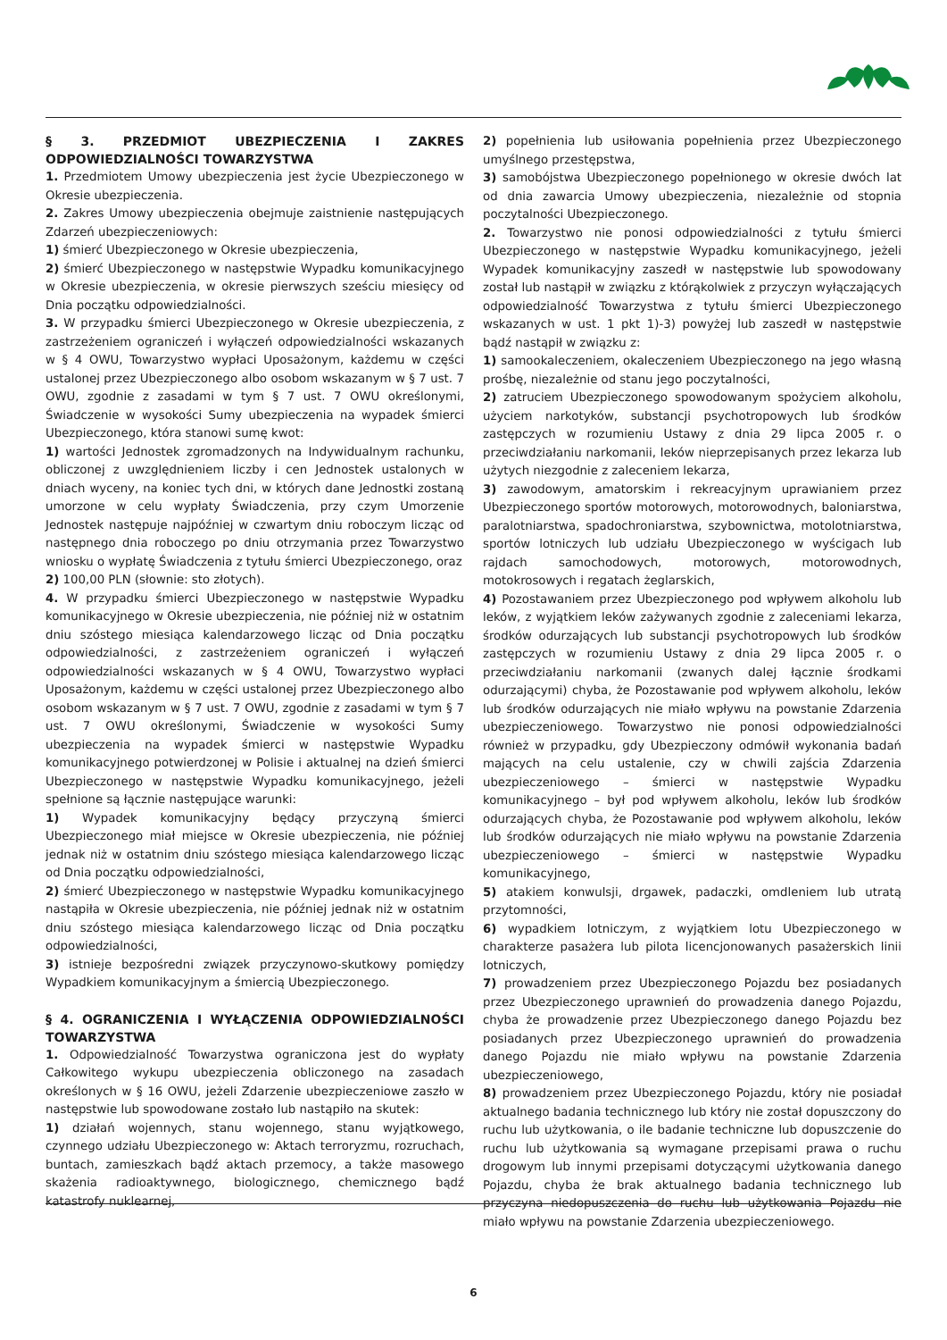§ 3. PRZEDMIOT UBEZPIECZENIA I ZAKRES ODPOWIEDZIALNOŚCI TOWARZYSTWA
1. Przedmiotem Umowy ubezpieczenia jest życie Ubezpieczonego w Okresie ubezpieczenia.
2. Zakres Umowy ubezpieczenia obejmuje zaistnienie nastę­pujących Zdarzeń ubezpieczeniowych:
1) śmierć Ubezpieczonego w Okresie ubezpieczenia,
2) śmierć Ubezpieczonego w następstwie Wypadku komunikacyjnego w Okresie ubezpieczenia, w okresie pierwszych sześciu miesięcy od Dnia początku odpowiedzialności.
3. W przypadku śmierci Ubezpieczonego w Okresie ubezpieczenia, z zastrzeżeniem ograniczeń i wyłączeń odpowiedzialności wskazanych w § 4 OWU, Towarzystwo wypłaci Uposażonym, każdemu w części ustalonej przez Ubezpieczonego albo osobom wskazanym w § 7 ust. 7 OWU, zgodnie z zasadami w tym § 7 ust. 7 OWU określonymi, Świadczenie w wysokości Sumy ubezpieczenia na wypadek śmierci Ubezpieczonego, która stanowi sumę kwot:
1) wartości Jednostek zgromadzonych na Indywidualnym rachunku, obliczonej z uwzględnieniem liczby i cen Jednostek ustalonych w dniach wyceny, na koniec tych dni, w których dane Jednostki zostaną umorzone w celu wypłaty Świadczenia, przy czym Umorzenie Jednostek następuje najpóźniej w czwartym dniu roboczym licząc od następnego dnia roboczego po dniu otrzymania przez Towarzystwo wniosku o wypłatę Świadczenia z tytułu śmierci Ubezpieczonego, oraz
2) 100,00 PLN (słownie: sto złotych).
4. W przypadku śmierci Ubezpieczonego w następstwie Wypadku komunikacyjnego w Okresie ubezpieczenia, nie później niż w ostatnim dniu szóstego miesiąca kalendarzowego licząc od Dnia początku odpowiedzialności, z zastrzeżeniem ograniczeń i wyłączeń odpowiedzialności wskazanych w § 4 OWU, Towarzystwo wypłaci Uposażonym, każdemu w części ustalonej przez Ubezpieczonego albo osobom wskazanym w § 7 ust. 7 OWU, zgodnie z zasadami w tym § 7 ust. 7 OWU określonymi, Świadczenie w wysokości Sumy ubezpieczenia na wypadek śmierci w następstwie Wypadku komunikacyjnego potwierdzonej w Polisie i aktualnej na dzień śmierci Ubezpieczonego w następstwie Wypadku komunikacyjnego, jeżeli spełnione są łącznie następujące warunki:
1) Wypadek komunikacyjny będący przyczyną śmierci Ubezpieczonego miał miejsce w Okresie ubezpieczenia, nie później jednak niż w ostatnim dniu szóstego miesiąca kalendarzowego licząc od Dnia początku odpowiedzialności,
2) śmierć Ubezpieczonego w następstwie Wypadku komunikacyjnego nastąpiła w Okresie ubezpieczenia, nie później jednak niż w ostatnim dniu szóstego miesiąca kalendarzowego licząc od Dnia początku odpowiedzialności,
3) istnieje bezpośredni związek przyczynowo-skutkowy pomiędzy Wypadkiem komunikacyjnym a śmiercią Ubezpieczonego.
§ 4. OGRANICZENIA I WYŁĄCZENIA ODPOWIEDZIALNOŚCI TOWARZYSTWA
1. Odpowiedzialność Towarzystwa ograniczona jest do wypłaty Całkowitego wykupu ubezpieczenia obliczonego na zasadach określonych w § 16 OWU, jeżeli Zdarzenie ubezpieczeniowe zaszło w następstwie lub spowodowane zostało lub nastąpiło na skutek:
1) działań wojennych, stanu wojennego, stanu wyjątkowego, czynnego udziału Ubezpieczonego w: Aktach terroryzmu, rozruchach, buntach, zamieszkach bądź aktach przemocy, a także masowego skażenia radioaktywnego, biologicznego, chemicznego bądź katastrofy nuklearnej,
2) popełnienia lub usiłowania popełnienia przez Ubezpieczonego umyślnego przestępstwa,
3) samobójstwa Ubezpieczonego popełnionego w okresie dwóch lat od dnia zawarcia Umowy ubezpieczenia, niezależnie od stopnia poczytalności Ubezpieczonego.
2. Towarzystwo nie ponosi odpowiedzialności z tytułu śmierci Ubezpieczonego w następstwie Wypadku komunikacyjnego, jeżeli Wypadek komunikacyjny zaszedł w następstwie lub spowodowany został lub nastąpił w związku z którąkolwiek z przyczyn wyłączających odpowiedzialność Towarzystwa z tytułu śmierci Ubezpieczonego wskazanych w ust. 1 pkt 1)-3) powyżej lub zaszedł w następstwie bądź nastąpił w związku z:
1) samookaleczeniem, okaleczeniem Ubezpieczonego na jego własną prośbę, niezależnie od stanu jego poczytalności,
2) zatruciem Ubezpieczonego spowodowanym spożyciem alkoholu, użyciem narkotyków, substancji psychotropowych lub środków zastępczych w rozumieniu Ustawy z dnia 29 lipca 2005 r. o przeciwdziałaniu narkomanii, leków nieprzepisanych przez lekarza lub użytych niezgodnie z zaleceniem lekarza,
3) zawodowym, amatorskim i rekreacyjnym uprawianiem przez Ubezpieczonego sportów motorowych, motorowodnych, baloniarstwa, paralotniarstwa, spadochroniarstwa, szybownictwa, motolotniarstwa, sportów lotniczych lub udziału Ubezpieczonego w wyścigach lub rajdach samochodowych, motorowych, motorowodnych, motokrosowych i regatach żeglarskich,
4) Pozostawaniem przez Ubezpieczonego pod wpływem alkoholu lub leków, z wyjątkiem leków zażywanych zgodnie z zaleceniami lekarza, środków odurzających lub substancji psychotropowych lub środków zastępczych w rozumieniu Ustawy z dnia 29 lipca 2005 r. o przeciwdziałaniu narkomanii (zwanych dalej łącznie środkami odurzającymi) chyba, że Pozostawanie pod wpływem alkoholu, leków lub środków odurzających nie miało wpływu na powstanie Zdarzenia ubezpieczeniowego. Towarzystwo nie ponosi odpowiedzialności również w przypadku, gdy Ubezpieczony odmówił wykonania badań mających na celu ustalenie, czy w chwili zajścia Zdarzenia ubezpieczeniowego – śmierci w następstwie Wypadku komunikacyjnego – był pod wpływem alkoholu, leków lub środków odurzających chyba, że Pozostawanie pod wpływem alkoholu, leków lub środków odurzających nie miało wpływu na powstanie Zdarzenia ubezpieczeniowego – śmierci w następstwie Wypadku komunikacyjnego,
5) atakiem konwulsji, drgawek, padaczki, omdleniem lub utratą przytomności,
6) wypadkiem lotniczym, z wyjątkiem lotu Ubezpieczonego w charakterze pasażera lub pilota licencjonowanych pasażerskich linii lotniczych,
7) prowadzeniem przez Ubezpieczonego Pojazdu bez posiadanych przez Ubezpieczonego uprawnień do prowadzenia danego Pojazdu, chyba że prowadzenie przez Ubezpieczonego danego Pojazdu bez posiadanych przez Ubezpieczonego uprawnień do prowadzenia danego Pojazdu nie miało wpływu na powstanie Zdarzenia ubezpieczeniowego,
8) prowadzeniem przez Ubezpieczonego Pojazdu, który nie posiadał aktualnego badania technicznego lub który nie został dopuszczony do ruchu lub użytkowania, o ile badanie techniczne lub dopuszczenie do ruchu lub użytkowania są wymagane przepisami prawa o ruchu drogowym lub innymi przepisami dotyczącymi użytkowania danego Pojazdu, chyba że brak aktualnego badania technicznego lub przyczyna niedopuszczenia do ruchu lub użytkowania Pojazdu nie miało wpływu na powstanie Zdarzenia ubezpieczeniowego.
6